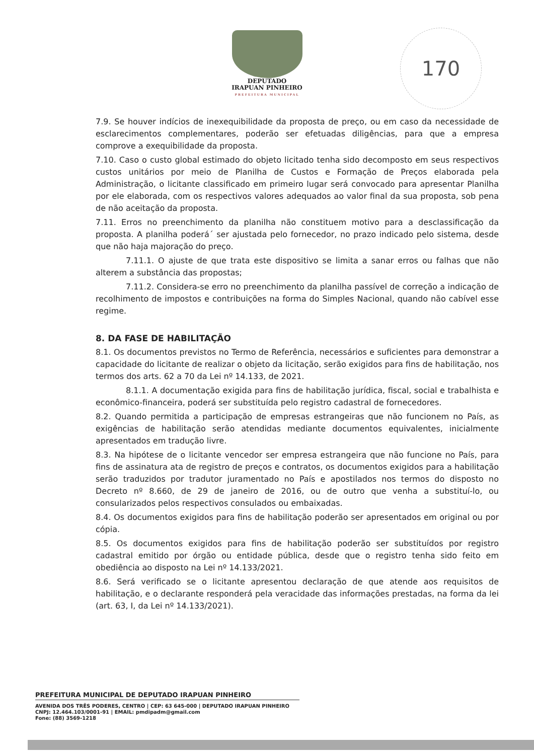DEPUTADO
IRAPUAN PINHEIRO
PREFEITURA MUNICIPAL
170
7.9. Se houver indícios de inexequibilidade da proposta de preço, ou em caso da necessidade de esclarecimentos complementares, poderão ser efetuadas diligências, para que a empresa comprove a exequibilidade da proposta.
7.10. Caso o custo global estimado do objeto licitado tenha sido decomposto em seus respectivos custos unitários por meio de Planilha de Custos e Formação de Preços elaborada pela Administração, o licitante classificado em primeiro lugar será convocado para apresentar Planilha por ele elaborada, com os respectivos valores adequados ao valor final da sua proposta, sob pena de não aceitação da proposta.
7.11. Erros no preenchimento da planilha não constituem motivo para a desclassificação da proposta. A planilha poderá´ ser ajustada pelo fornecedor, no prazo indicado pelo sistema, desde que não haja majoração do preço.
7.11.1. O ajuste de que trata este dispositivo se limita a sanar erros ou falhas que não alterem a substância das propostas;
7.11.2. Considera-se erro no preenchimento da planilha passível de correção a indicação de recolhimento de impostos e contribuições na forma do Simples Nacional, quando não cabível esse regime.
8. DA FASE DE HABILITAÇÃO
8.1. Os documentos previstos no Termo de Referência, necessários e suficientes para demonstrar a capacidade do licitante de realizar o objeto da licitação, serão exigidos para fins de habilitação, nos termos dos arts. 62 a 70 da Lei nº 14.133, de 2021.
8.1.1. A documentação exigida para fins de habilitação jurídica, fiscal, social e trabalhista e econômico-financeira, poderá ser substituída pelo registro cadastral de fornecedores.
8.2. Quando permitida a participação de empresas estrangeiras que não funcionem no País, as exigências de habilitação serão atendidas mediante documentos equivalentes, inicialmente apresentados em tradução livre.
8.3. Na hipótese de o licitante vencedor ser empresa estrangeira que não funcione no País, para fins de assinatura ata de registro de preços e contratos, os documentos exigidos para a habilitação serão traduzidos por tradutor juramentado no País e apostilados nos termos do disposto no Decreto nº 8.660, de 29 de janeiro de 2016, ou de outro que venha a substituí-lo, ou consularizados pelos respectivos consulados ou embaixadas.
8.4. Os documentos exigidos para fins de habilitação poderão ser apresentados em original ou por cópia.
8.5. Os documentos exigidos para fins de habilitação poderão ser substituídos por registro cadastral emitido por órgão ou entidade pública, desde que o registro tenha sido feito em obediência ao disposto na Lei nº 14.133/2021.
8.6. Será verificado se o licitante apresentou declaração de que atende aos requisitos de habilitação, e o declarante responderá pela veracidade das informações prestadas, na forma da lei (art. 63, I, da Lei nº 14.133/2021).
PREFEITURA MUNICIPAL DE DEPUTADO IRAPUAN PINHEIRO
AVENIDA DOS TRÊS PODERES, CENTRO | CEP: 63 645-000 | DEPUTADO IRAPUAN PINHEIRO
CNPJ: 12.464.103/0001-91 | EMAIL: pmdipadm@gmail.com
Fone: (88) 3569-1218